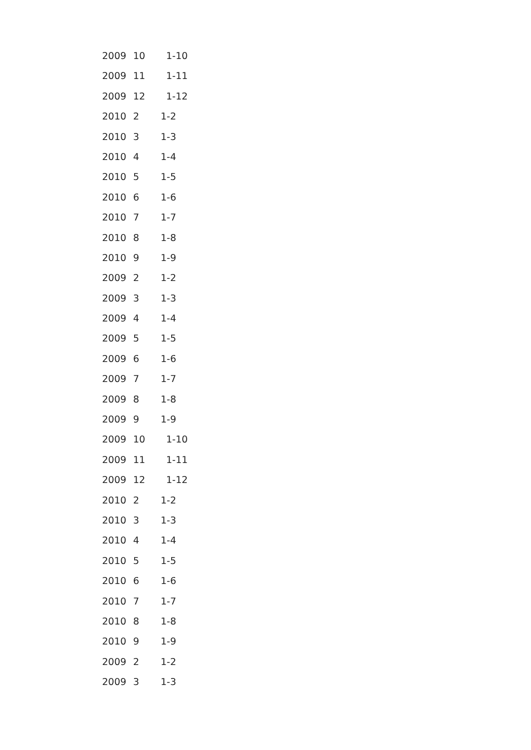2009 10 1-10
2009 11 1-11
2009 12 1-12
2010 2 1-2
2010 3 1-3
2010 4 1-4
2010 5 1-5
2010 6 1-6
2010 7 1-7
2010 8 1-8
2010 9 1-9
2009 2 1-2
2009 3 1-3
2009 4 1-4
2009 5 1-5
2009 6 1-6
2009 7 1-7
2009 8 1-8
2009 9 1-9
2009 10 1-10
2009 11 1-11
2009 12 1-12
2010 2 1-2
2010 3 1-3
2010 4 1-4
2010 5 1-5
2010 6 1-6
2010 7 1-7
2010 8 1-8
2010 9 1-9
2009 2 1-2
2009 3 1-3